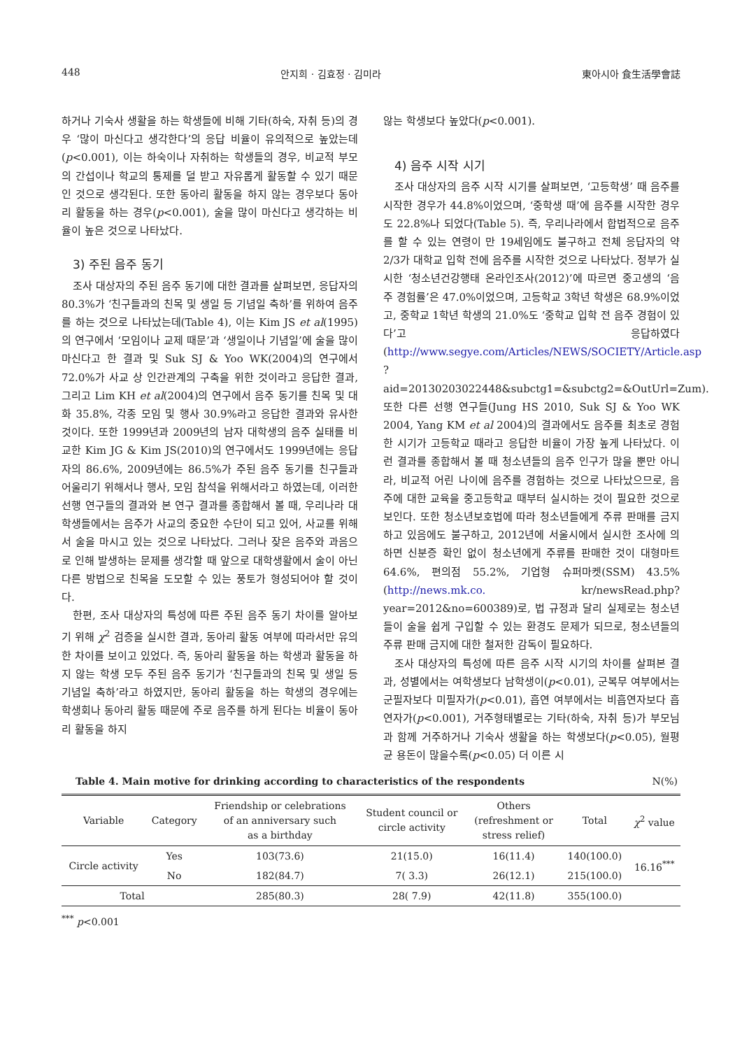448 안지희 · 김효정 · 김미라 東아시아 食生活學會誌
하거나 기숙사 생활을 하는 학생들에 비해 기타(하숙, 자취 등)의 경우 ‘많이 마신다고 생각한다’의 응답 비율이 유의적으로 높았는데(p<0.001), 이는 하숙이나 자취하는 학생들의 경우, 비교적 부모의 간섭이나 학교의 통제를 덜 받고 자유롭게 활동할 수 있기 때문인 것으로 생각된다. 또한 동아리 활동을 하지 않는 경우보다 동아리 활동을 하는 경우(p<0.001), 술을 많이 마신다고 생각하는 비율이 높은 것으로 나타났다.
3) 주된 음주 동기
조사 대상자의 주된 음주 동기에 대한 결과를 살펴보면, 응답자의 80.3%가 ‘친구들과의 친목 및 생일 등 기념일 축하’를 위하여 음주를 하는 것으로 나타났는데(Table 4), 이는 Kim JS et al(1995)의 연구에서 ‘모임이나 교제 때문’과 ‘생일이나 기념일’에 술을 많이 마신다고 한 결과 및 Suk SJ & Yoo WK(2004)의 연구에서 72.0%가 사교 상 인간관계의 구축을 위한 것이라고 응답한 결과, 그리고 Lim KH et al(2004)의 연구에서 음주 동기를 친목 및 대화 35.8%, 각종 모임 및 행사 30.9%라고 응답한 결과와 유사한 것이다. 또한 1999년과 2009년의 남자 대학생의 음주 실태를 비교한 Kim JG & Kim JS(2010)의 연구에서도 1999년에는 응답자의 86.6%, 2009년에는 86.5%가 주된 음주 동기를 친구들과 어울리기 위해서나 행사, 모임 참석을 위해서라고 하였는데, 이러한 선행 연구들의 결과와 본 연구 결과를 종합해서 볼 때, 우리나라 대학생들에서는 음주가 사교의 중요한 수단이 되고 있어, 사교를 위해서 술을 마시고 있는 것으로 나타났다. 그러나 잦은 음주와 과음으로 인해 발생하는 문제를 생각할 때 앞으로 대학생활에서 술이 아닌 다른 방법으로 친목을 도모할 수 있는 풍토가 형성되어야 할 것이다.
한편, 조사 대상자의 특성에 따른 주된 음주 동기 차이를 알아보기 위해 χ<sup>2</sup> 검증을 실시한 결과, 동아리 활동 여부에 따라서만 유의한 차이를 보이고 있었다. 즉, 동아리 활동을 하는 학생과 활동을 하지 않는 학생 모두 주된 음주 동기가 ‘친구들과의 친목 및 생일 등 기념일 축하’라고 하였지만, 동아리 활동을 하는 학생의 경우에는 학생회나 동아리 활동 때문에 주로 음주를 하게 된다는 비율이 동아리 활동을 하지
않는 학생보다 높았다(p<0.001).
4) 음주 시작 시기
조사 대상자의 음주 시작 시기를 살펴보면, ‘고등학생’ 때 음주를 시작한 경우가 44.8%이었으며, ‘중학생 때’에 음주를 시작한 경우도 22.8%나 되었다(Table 5). 즉, 우리나라에서 합법적으로 음주를 할 수 있는 연령이 만 19세임에도 불구하고 전체 응답자의 약 2/3가 대학교 입학 전에 음주를 시작한 것으로 나타났다. 정부가 실시한 ‘청소년건강행태 온라인조사(2012)’에 따르면 중고생의 ‘음주 경험률’은 47.0%이었으며, 고등학교 3학년 학생은 68.9%이었고, 중학교 1학년 학생의 21.0%도 ‘중학교 입학 전 음주 경험이 있다’고 응답하였다(http://www.segye.com/Articles/NEWS/SOCIETY/Article.asp ?aid=20130203022448&subctg1=&subctg2=&OutUrl=Zum). 또한 다른 선행 연구들(Jung HS 2010, Suk SJ & Yoo WK 2004, Yang KM et al 2004)의 결과에서도 음주를 최초로 경험한 시기가 고등학교 때라고 응답한 비율이 가장 높게 나타났다. 이런 결과를 종합해서 볼 때 청소년들의 음주 인구가 많을 뿐만 아니라, 비교적 어린 나이에 음주를 경험하는 것으로 나타났으므로, 음주에 대한 교육을 중고등학교 때부터 실시하는 것이 필요한 것으로 보인다. 또한 청소년보호법에 따라 청소년들에게 주류 판매를 금지하고 있음에도 불구하고, 2012년에 서울시에서 실시한 조사에 의하면 신분증 확인 없이 청소년에게 주류를 판매한 것이 대형마트 64.6%, 편의점 55.2%, 기업형 슈퍼마켓(SSM) 43.5%(http://news.mk.co. kr/newsRead.php?year=2012&no=600389)로, 법 규정과 달리 실제로는 청소년들이 술을 쉽게 구입할 수 있는 환경도 문제가 되므로, 청소년들의 주류 판매 금지에 대한 철저한 감독이 필요하다.
조사 대상자의 특성에 따른 음주 시작 시기의 차이를 살펴본 결과, 성별에서는 여학생보다 남학생이(p<0.01), 군복무 여부에서는 군필자보다 미필자가(p<0.01), 흡연 여부에서는 비흡연자보다 흡연자가(p<0.001), 거주형태별로는 기타(하숙, 자취 등)가 부모님과 함께 거주하거나 기숙사 생활을 하는 학생보다(p<0.05), 월평균 용돈이 많을수록(p<0.05) 더 이른 시
Table 4. Main motive for drinking according to characteristics of the respondents N(%)
| Variable | Category | Friendship or celebrations of an anniversary such as a birthday | Student council or circle activity | Others (refreshment or stress relief) | Total | χ<sup>2</sup> value |
| --- | --- | --- | --- | --- | --- | --- |
| Circle activity | Yes | 103(73.6) | 21(15.0) | 16(11.4) | 140(100.0) | 16.16<sup>***</sup> |
| | No | 182(84.7) | 7( 3.3) | 26(12.1) | 215(100.0) | |
| Total | | 285(80.3) | 28( 7.9) | 42(11.8) | 355(100.0) | |
<sup>***</sup> p<0.001